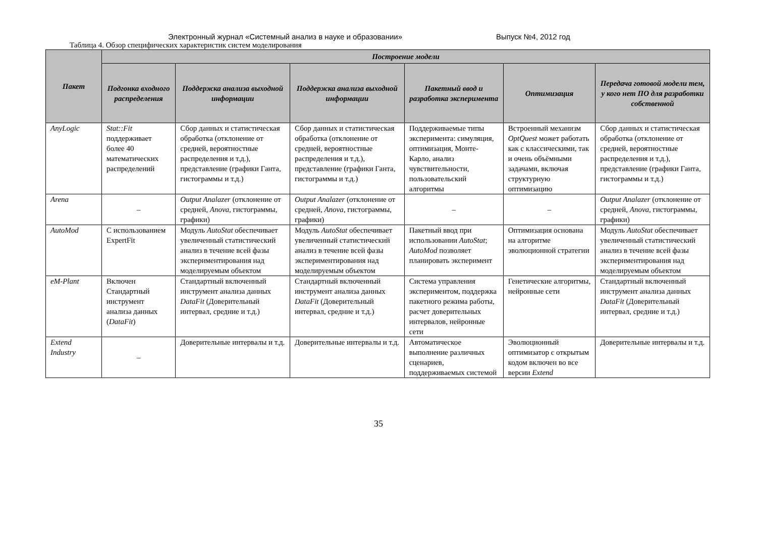Электронный журнал «Системный анализ в науке и образовании» Выпуск №4, 2012 год
Таблица 4. Обзор специфических характеристик систем моделирования
| Пакет | Построение модели | | | | | |
| --- | --- | --- | --- | --- | --- | --- |
| | Подгонка входного распределения | Поддержка анализа выходной информации | Поддержка анализа выходной информации | Пакетный ввод и разработка эксперимента | Оптимизация | Передача готовой модели тем, у кого нет ПО для разработки собственной |
| AnyLogic | Stat::Fit поддерживает более 40 математических распределений | Сбор данных и статистическая обработка (отклонение от средней, вероятностные распределения и т.д.), представление (графики Ганта, гистограммы и т.д.) | Сбор данных и статистическая обработка (отклонение от средней, вероятностные распределения и т.д.), представление (графики Ганта, гистограммы и т.д.) | Поддерживаемые типы эксперимента: симуляция, оптимизация, Монте-Карло, анализ чувствительности, пользовательский алгоритмы | Встроенный механизм OptQuest может работать как с классическими, так и очень объёмными задачами, включая структурную оптимизацию | Сбор данных и статистическая обработка (отклонение от средней, вероятностные распределения и т.д.), представление (графики Ганта, гистограммы и т.д.) |
| Arena | – | Output Analazer (отклонение от средней, Anova , гистограммы, графики) | Output Analazer (отклонение от средней, Anova , гистограммы, графики) | – | – | Output Analazer (отклонение от средней, Anova , гистограммы, графики) |
| AutoMod | С использованием ExpertFit | Модуль AutoStat обеспечивает увеличенный статистический анализ в течение всей фазы экспериментирования над моделируемым объектом | Модуль AutoStat обеспечивает увеличенный статистический анализ в течение всей фазы экспериментирования над моделируемым объектом | Пакетный ввод при использовании AutoStat ; AutoMod позволяет планировать эксперимент | Оптимизация основана на алгоритме эволюционной стратегии | Модуль AutoStat обеспечивает увеличенный статистический анализ в течение всей фазы экспериментирования над моделируемым объектом |
| eM-Plant | Включен Стандартный инструмент анализа данных ( DataFit ) | Стандартный включенный инструмент анализа данных DataFit (Доверительный интервал, средние и т.д.) | Стандартный включенный инструмент анализа данных DataFit (Доверительный интервал, средние и т.д.) | Система управления экспериментом, поддержка пакетного режима работы, расчет доверительных интервалов, нейронные сети | Генетические алгоритмы, нейронные сети | Стандартный включенный инструмент анализа данных DataFit (Доверительный интервал, средние и т.д.) |
| Extend Industry | – | Доверительные интервалы и т.д. | Доверительные интервалы и т.д. | Автоматическое выполнение различных сценариев, поддерживаемых системой | Эволюционный оптимизатор с открытым кодом включен во все версии Extend | Доверительные интервалы и т.д. |
35